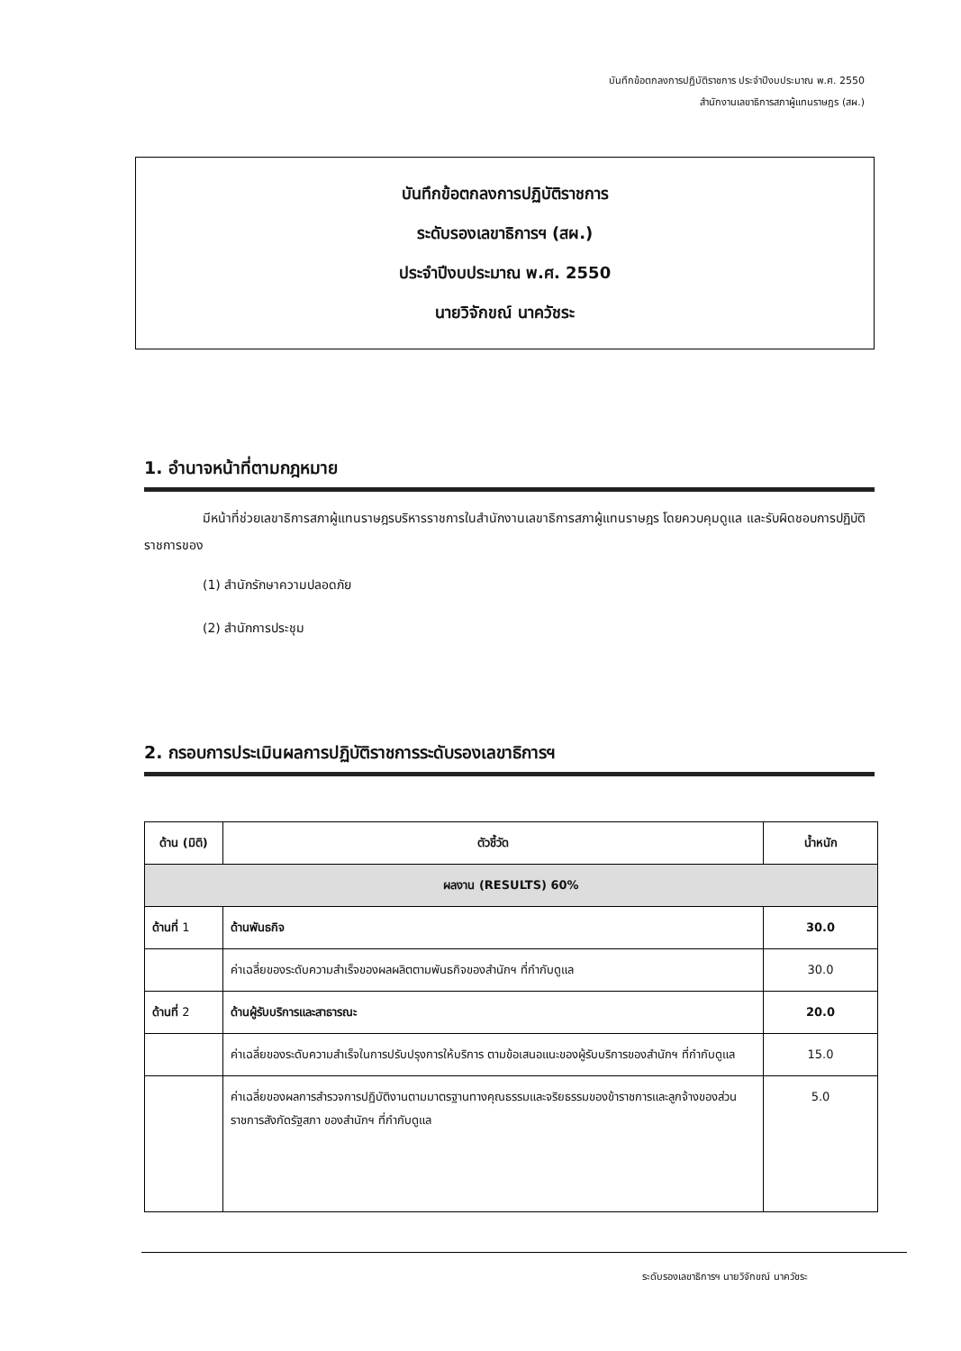บันทึกข้อตกลงการปฏิบัติราชการ ประจำปีงบประมาณ พ.ศ. 2550
สำนักงานเลขาธิการสภาผู้แทนราษฎร (สผ.)
บันทึกข้อตกลงการปฏิบัติราชการ
ระดับรองเลขาธิการฯ (สผ.)
ประจำปีงบประมาณ พ.ศ. 2550
นายวิจักขณ์ นาควัชระ
1. อำนาจหน้าที่ตามกฎหมาย
มีหน้าที่ช่วยเลขาธิการสภาผู้แทนราษฎรบริหารราชการในสำนักงานเลขาธิการสภาผู้แทนราษฎร โดยควบคุมดูแล และรับผิดชอบการปฏิบัติราชการของ
(1) สำนักรักษาความปลอดภัย
(2) สำนักการประชุม
2. กรอบการประเมินผลการปฏิบัติราชการระดับรองเลขาธิการฯ
| ด้าน (มิติ) | ตัวชี้วัด | น้ำหนัก |
| --- | --- | --- |
| ผลงาน (RESULTS) 60% | | |
| ด้านที่ 1 | ด้านพันธกิจ | 30.0 |
| | ค่าเฉลี่ยของระดับความสำเร็จของผลผลิตตามพันธกิจของสำนักฯ ที่กำกับดูแล | 30.0 |
| ด้านที่ 2 | ด้านผู้รับบริการและสาธารณะ | 20.0 |
| | ค่าเฉลี่ยของระดับความสำเร็จในการปรับปรุงการให้บริการ ตามข้อเสนอแนะของผู้รับบริการของสำนักฯ ที่กำกับดูแล | 15.0 |
| | ค่าเฉลี่ยของผลการสำรวจการปฏิบัติงานตามมาตรฐานทางคุณธรรมและจริยธรรมของข้าราชการและลูกจ้างของส่วนราชการสังกัดรัฐสภา ของสำนักฯ ที่กำกับดูแล | 5.0 |
ระดับรองเลขาธิการฯ นายวิจักขณ์ นาควัชระ